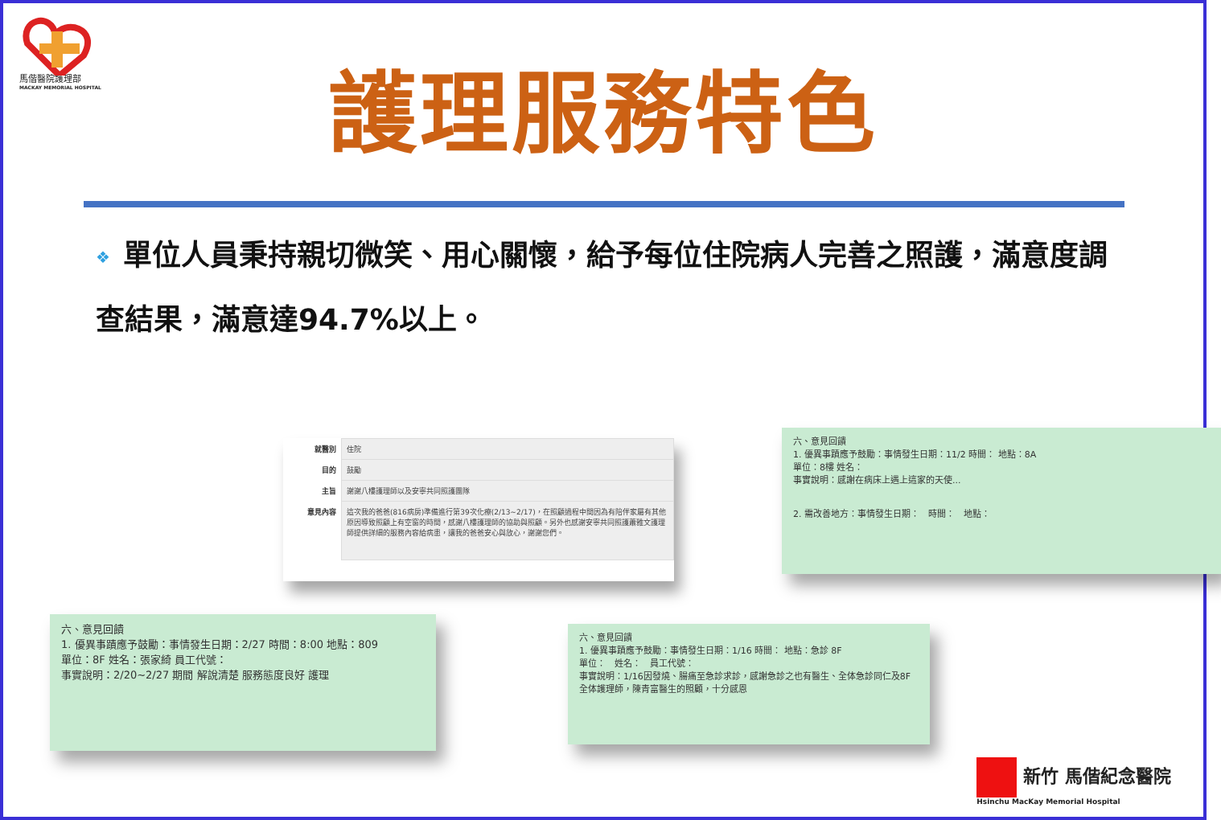馬偕醫院護理部
MACKAY MEMORIAL HOSPITAL
護理服務特色
❖ 單位人員秉持親切微笑、用心關懷，給予每位住院病人完善之照護，滿意度調查結果，滿意達94.7%以上。
| 就醫別 | 住院 |
| 目的 | 鼓勵 |
| 主旨 | 謝謝八樓護理師以及安寧共同照護團隊 |
| 意見內容 | 這次我的爸爸(816病房)準備進行第39次化療(2/13~2/17)，在照顧過程中間因為有陪伴家屬有其他原因導致照顧上有空窗的時間，感謝八樓護理師的協助與照顧。另外也感謝安寧共同照護蕭雅文護理師提供詳細的服務內容給病患，讓我的爸爸安心與放心，謝謝您們。 |
六、意見回饋
1. 優異事蹟應予鼓勵：事情發生日期：11/2 時間： 地點：8A
單位：8樓 姓名：
事實說明：感謝在病床上遇上這家的天使...
2. 需改善地方：事情發生日期：　時間：　地點：
六、意見回饋
1. 優異事蹟應予鼓勵：事情發生日期：2/27 時間：8:00 地點：809
單位：8F 姓名：張家綺 員工代號：
事實說明：2/20~2/27 期間 解說清楚 服務態度良好 護理
六、意見回饋
1. 優異事蹟應予鼓勵：事情發生日期：1/16 時間： 地點：急診 8F
單位：　姓名：　員工代號：
事實說明：1/16因發燒、腸痛至急診求診，感謝急診之也有醫生、全体急診同仁及8F全体護理師，陳青富醫生的照顧，十分感恩
新竹 馬偕紀念醫院
Hsinchu MacKay Memorial Hospital